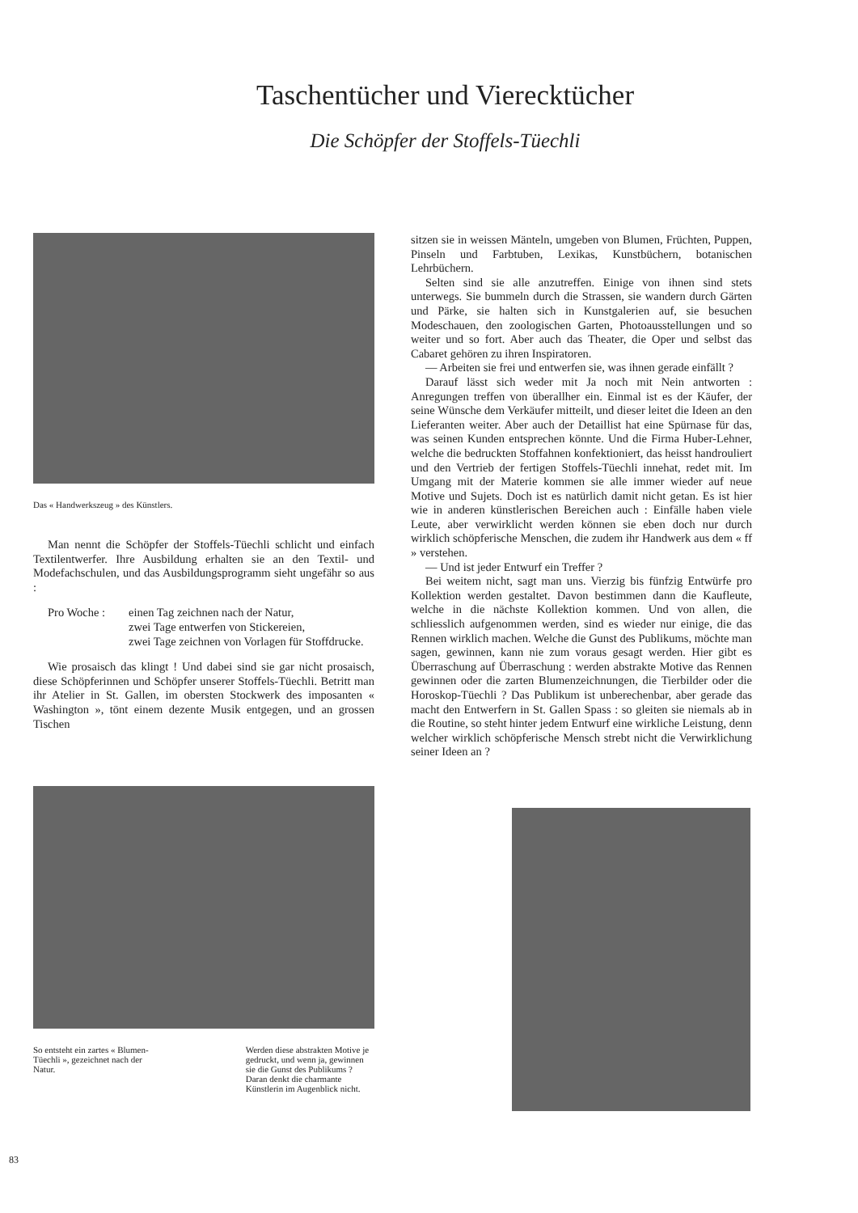Taschentücher und Vierecktücher
Die Schöpfer der Stoffels-Tüechli
Das « Handwerkszeug » des Künstlers.
Man nennt die Schöpfer der Stoffels-Tüechli schlicht und einfach Textilentwerfer. Ihre Ausbildung erhalten sie an den Textil- und Modefachschulen, und das Ausbildungsprogramm sieht ungefähr so aus :
Pro Woche : einen Tag zeichnen nach der Natur,
zwei Tage entwerfen von Stickereien,
zwei Tage zeichnen von Vorlagen für Stoffdrucke.
Wie prosaisch das klingt ! Und dabei sind sie gar nicht prosaisch, diese Schöpferinnen und Schöpfer unserer Stoffels-Tüechli. Betritt man ihr Atelier in St. Gallen, im obersten Stockwerk des imposanten « Washington », tönt einem dezente Musik entgegen, und an grossen Tischen
So entsteht ein zartes « Blumen-Tüechli », gezeichnet nach der Natur.
Werden diese abstrakten Motive je gedruckt, und wenn ja, gewinnen sie die Gunst des Publikums ? Daran denkt die charmante Künstlerin im Augenblick nicht.
83
sitzen sie in weissen Mänteln, umgeben von Blumen, Früchten, Puppen, Pinseln und Farbtuben, Lexikas, Kunstbüchern, botanischen Lehrbüchern.
Selten sind sie alle anzutreffen. Einige von ihnen sind stets unterwegs. Sie bummeln durch die Strassen, sie wandern durch Gärten und Pärke, sie halten sich in Kunstgalerien auf, sie besuchen Modeschauen, den zoologischen Garten, Photoausstellungen und so weiter und so fort. Aber auch das Theater, die Oper und selbst das Cabaret gehören zu ihren Inspiratoren.
— Arbeiten sie frei und entwerfen sie, was ihnen gerade einfällt ?
Darauf lässt sich weder mit Ja noch mit Nein antworten : Anregungen treffen von überallher ein. Einmal ist es der Käufer, der seine Wünsche dem Verkäufer mitteilt, und dieser leitet die Ideen an den Lieferanten weiter. Aber auch der Detaillist hat eine Spürnase für das, was seinen Kunden entsprechen könnte. Und die Firma Huber-Lehner, welche die bedruckten Stoffahnen konfektioniert, das heisst handrouliert und den Vertrieb der fertigen Stoffels-Tüechli innehat, redet mit. Im Umgang mit der Materie kommen sie alle immer wieder auf neue Motive und Sujets. Doch ist es natürlich damit nicht getan. Es ist hier wie in anderen künstlerischen Bereichen auch : Einfälle haben viele Leute, aber verwirklicht werden können sie eben doch nur durch wirklich schöpferische Menschen, die zudem ihr Handwerk aus dem « ff » verstehen.
— Und ist jeder Entwurf ein Treffer ?
Bei weitem nicht, sagt man uns. Vierzig bis fünfzig Entwürfe pro Kollektion werden gestaltet. Davon bestimmen dann die Kaufleute, welche in die nächste Kollektion kommen. Und von allen, die schliesslich aufgenommen werden, sind es wieder nur einige, die das Rennen wirklich machen. Welche die Gunst des Publikums, möchte man sagen, gewinnen, kann nie zum voraus gesagt werden. Hier gibt es Überraschung auf Überraschung : werden abstrakte Motive das Rennen gewinnen oder die zarten Blumenzeichnungen, die Tierbilder oder die Horoskop-Tüechli ? Das Publikum ist unberechenbar, aber gerade das macht den Entwerfern in St. Gallen Spass : so gleiten sie niemals ab in die Routine, so steht hinter jedem Entwurf eine wirkliche Leistung, denn welcher wirklich schöpferische Mensch strebt nicht die Verwirklichung seiner Ideen an ?